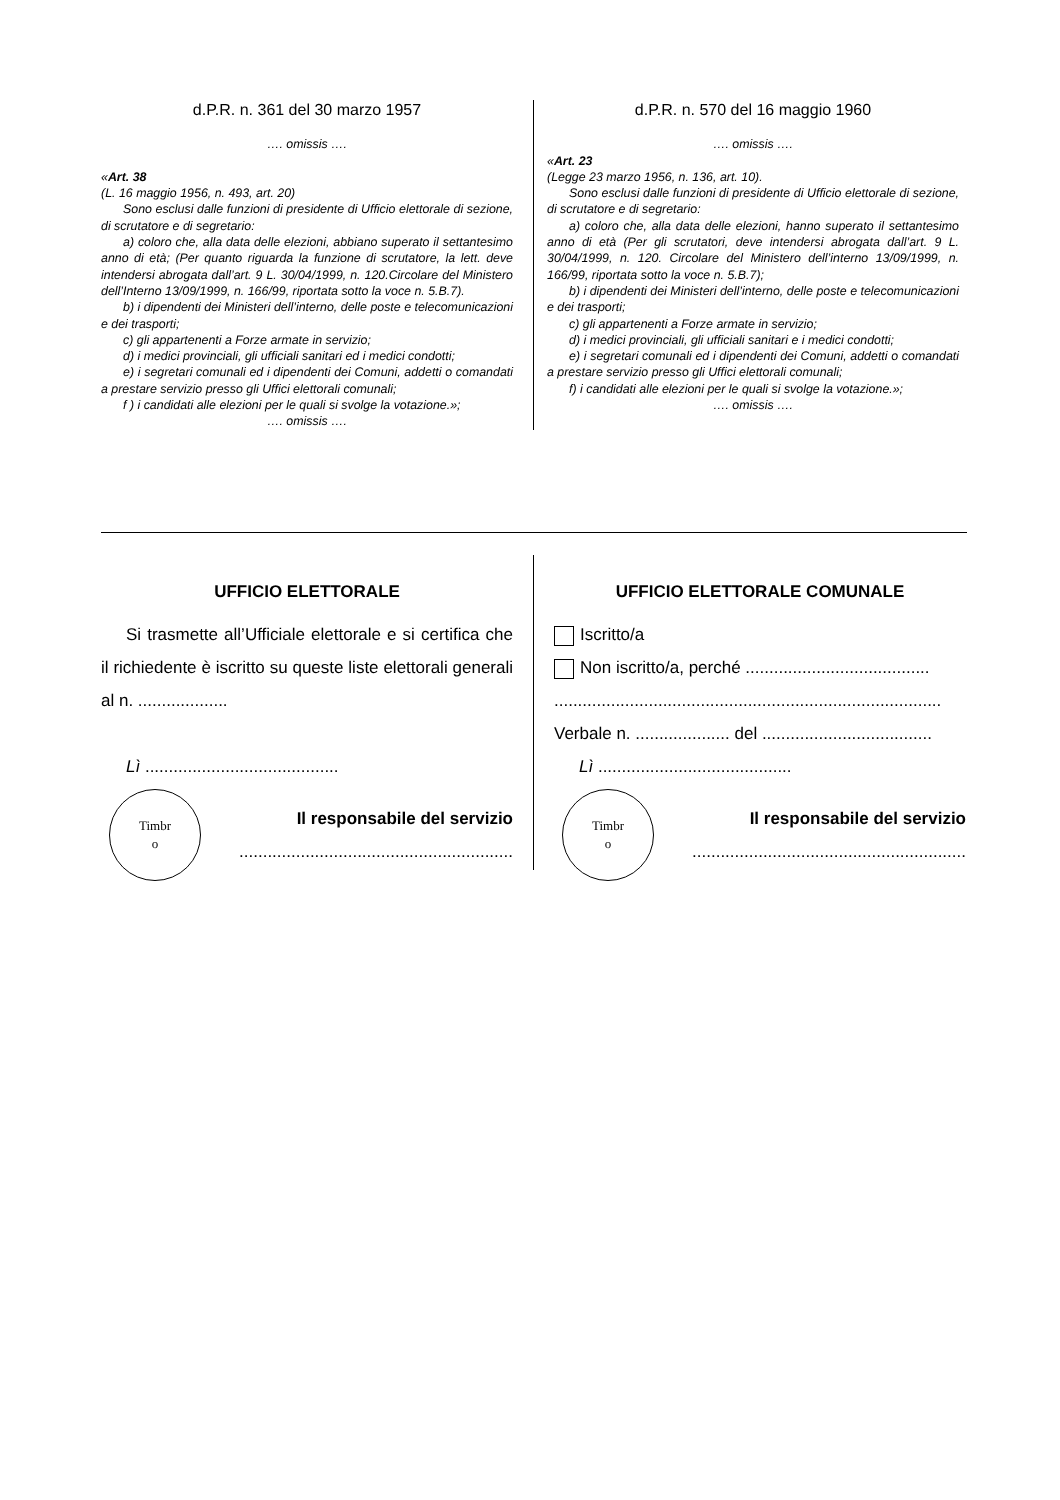d.P.R. n. 361 del 30 marzo 1957
…. omissis ….
«Art. 38
(L. 16 maggio 1956, n. 493, art. 20)
Sono esclusi dalle funzioni di presidente di Ufficio elettorale di sezione, di scrutatore e di segretario:
a) coloro che, alla data delle elezioni, abbiano superato il settantesimo anno di età; (Per quanto riguarda la funzione di scrutatore, la lett. deve intendersi abrogata dall’art. 9 L. 30/04/1999, n. 120.Circolare del Ministero dell’Interno 13/09/1999, n. 166/99, riportata sotto la voce n. 5.B.7).
b) i dipendenti dei Ministeri dell’interno, delle poste e telecomunicazioni e dei trasporti;
c) gli appartenenti a Forze armate in servizio;
d) i medici provinciali, gli ufficiali sanitari ed i medici condotti;
e) i segretari comunali ed i dipendenti dei Comuni, addetti o comandati a prestare servizio presso gli Uffici elettorali comunali;
f ) i candidati alle elezioni per le quali si svolge la votazione.»;
…. omissis ….
d.P.R. n. 570 del 16 maggio 1960
…. omissis ….
«Art. 23
(Legge 23 marzo 1956, n. 136, art. 10).
Sono esclusi dalle funzioni di presidente di Ufficio elettorale di sezione, di scrutatore e di segretario:
a) coloro che, alla data delle elezioni, hanno superato il settantesimo anno di età (Per gli scrutatori, deve intendersi abrogata dall’art. 9 L. 30/04/1999, n. 120. Circolare del Ministero dell’interno 13/09/1999, n. 166/99, riportata sotto la voce n. 5.B.7);
b) i dipendenti dei Ministeri dell’interno, delle poste e telecomunicazioni e dei trasporti;
c) gli appartenenti a Forze armate in servizio;
d) i medici provinciali, gli ufficiali sanitari e i medici condotti;
e) i segretari comunali ed i dipendenti dei Comuni, addetti o comandati a prestare servizio presso gli Uffici elettorali comunali;
f) i candidati alle elezioni per le quali si svolge la votazione.»;
…. omissis ….
UFFICIO ELETTORALE
Si trasmette all’Ufficiale elettorale e si certifica che il richiedente è iscritto su queste liste elettorali generali al n. ...................
Lì .........................................
Timbr
o
Il responsabile del servizio
..........................................................
UFFICIO ELETTORALE COMUNALE
Iscritto/a
Non iscritto/a, perché .......................................
..................................................................................
Verbale n. .................... del ....................................
Lì .........................................
Timbr
o
Il responsabile del servizio
..........................................................